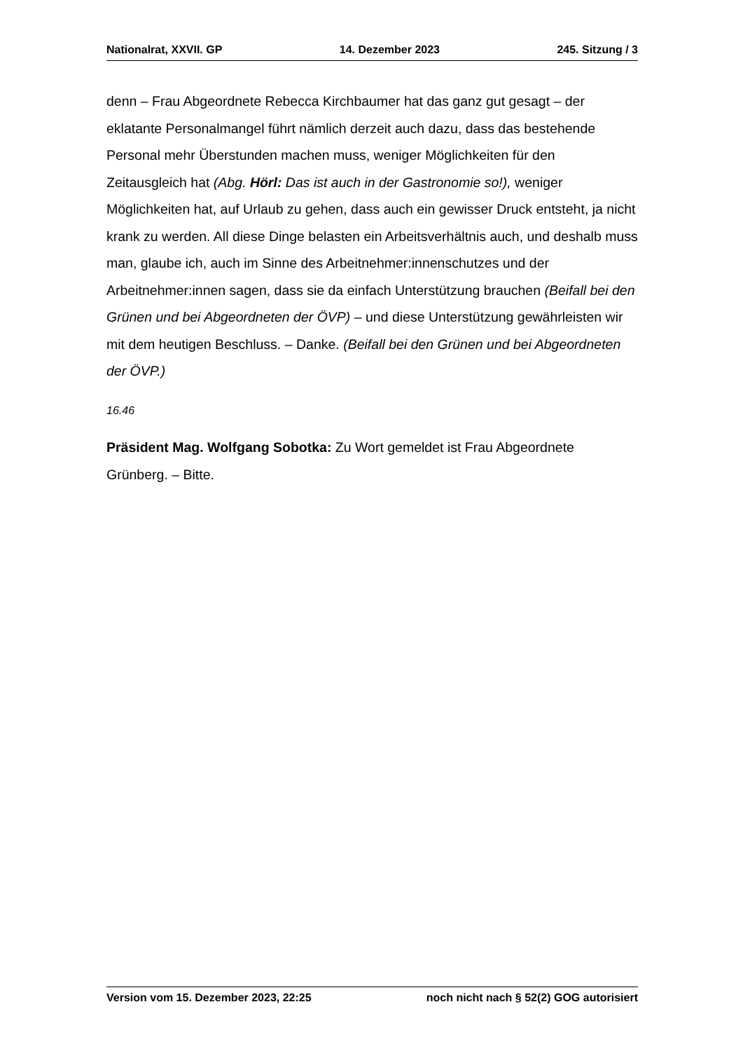Nationalrat, XXVII. GP 14. Dezember 2023 245. Sitzung / 3
denn – Frau Abgeordnete Rebecca Kirchbaumer hat das ganz gut gesagt – der eklatante Personalmangel führt nämlich derzeit auch dazu, dass das bestehende Personal mehr Überstunden machen muss, weniger Möglichkeiten für den Zeitausgleich hat (Abg. Hörl: Das ist auch in der Gastronomie so!), weniger Möglichkeiten hat, auf Urlaub zu gehen, dass auch ein gewisser Druck entsteht, ja nicht krank zu werden. All diese Dinge belasten ein Arbeitsverhältnis auch, und deshalb muss man, glaube ich, auch im Sinne des Arbeitnehmer:innenschutzes und der Arbeitnehmer:innen sagen, dass sie da einfach Unterstützung brauchen (Beifall bei den Grünen und bei Abgeordneten der ÖVP) – und diese Unterstützung gewährleisten wir mit dem heutigen Beschluss. – Danke. (Beifall bei den Grünen und bei Abgeordneten der ÖVP.)
16.46
Präsident Mag. Wolfgang Sobotka: Zu Wort gemeldet ist Frau Abgeordnete Grünberg. – Bitte.
Version vom 15. Dezember 2023, 22:25 noch nicht nach § 52(2) GOG autorisiert